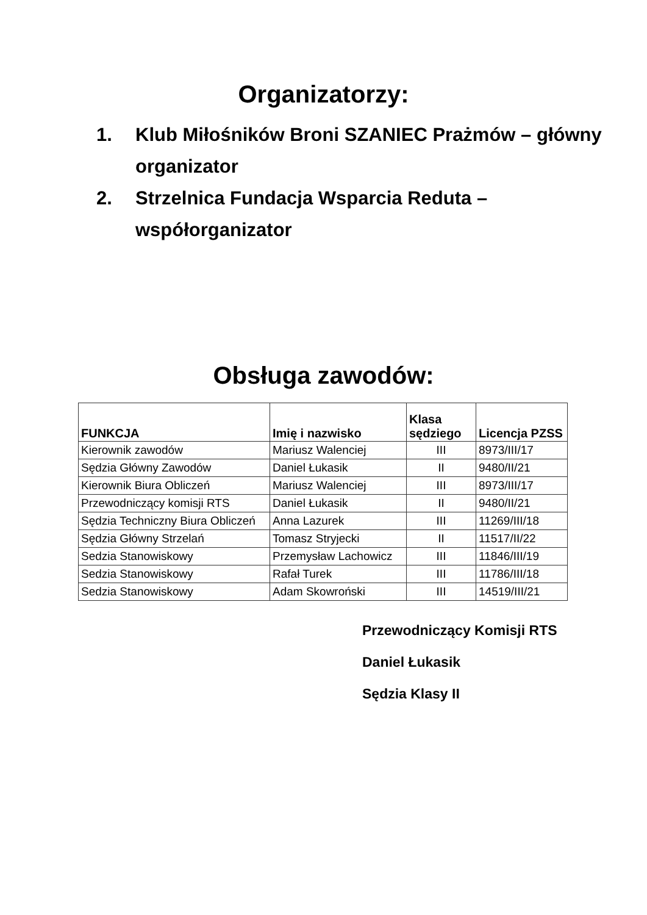Organizatorzy:
1. Klub Miłośników Broni SZANIEC Prażmów – główny organizator
2. Strzelnica Fundacja Wsparcia Reduta – współorganizator
Obsługa zawodów:
| FUNKCJA | Imię i nazwisko | Klasa sędziego | Licencja PZSS |
| --- | --- | --- | --- |
| Kierownik zawodów | Mariusz Walenciej | III | 8973/III/17 |
| Sędzia Główny Zawodów | Daniel Łukasik | II | 9480/II/21 |
| Kierownik Biura Obliczeń | Mariusz Walenciej | III | 8973/III/17 |
| Przewodniczący komisji RTS | Daniel Łukasik | II | 9480/II/21 |
| Sędzia Techniczny Biura Obliczeń | Anna Lazurek | III | 11269/III/18 |
| Sędzia Główny Strzelań | Tomasz Stryjecki | II | 11517/II/22 |
| Sedzia Stanowiskowy | Przemysław Lachowicz | III | 11846/III/19 |
| Sedzia Stanowiskowy | Rafał Turek | III | 11786/III/18 |
| Sedzia Stanowiskowy | Adam Skowroński | III | 14519/III/21 |
Przewodniczący Komisji RTS
Daniel Łukasik
Sędzia Klasy II